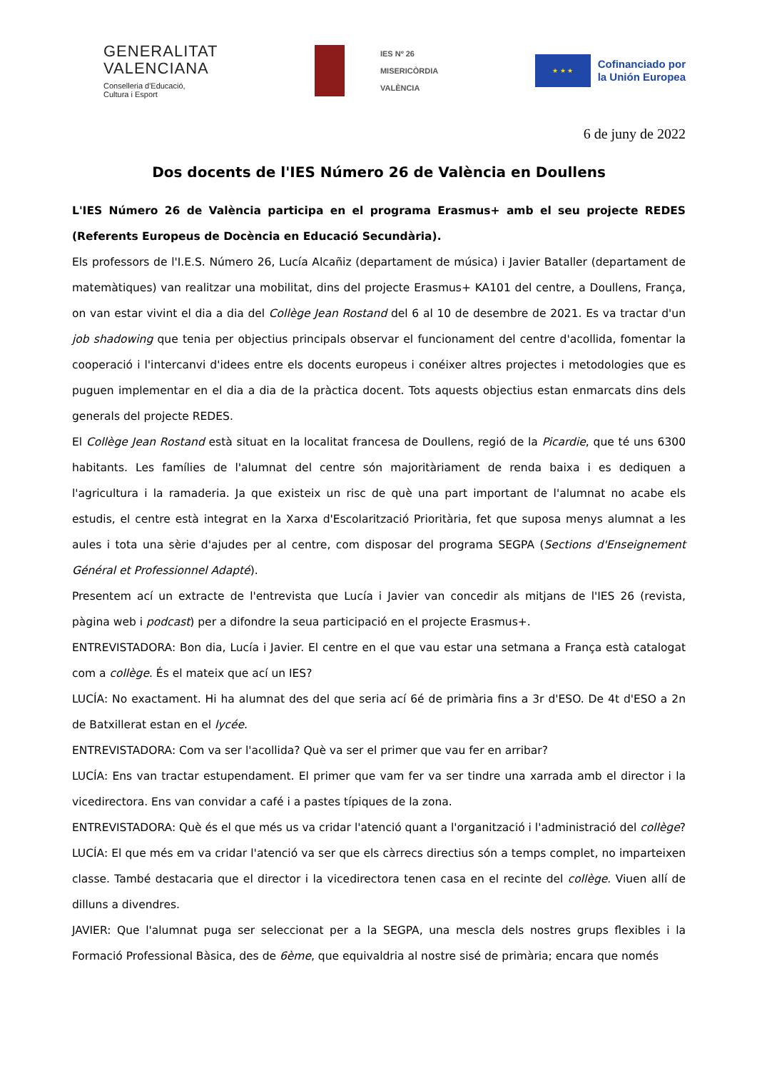GENERALITAT
VALENCIANA
Conselleria d'Educació,
Cultura i Esport
IES Nº 26
MISERICÒRDIA
VALÈNCIA
★ ★ ★
Cofinanciado por
la Unión Europea
6 de juny de 2022
Dos docents de l'IES Número 26 de València en Doullens
L'IES Número 26 de València participa en el programa Erasmus+ amb el seu projecte REDES (Referents Europeus de Docència en Educació Secundària).
Els professors de l'I.E.S. Número 26, Lucía Alcañiz (departament de música) i Javier Bataller (departament de matemàtiques) van realitzar una mobilitat, dins del projecte Erasmus+ KA101 del centre, a Doullens, França, on van estar vivint el dia a dia del Collège Jean Rostand del 6 al 10 de desembre de 2021. Es va tractar d'un job shadowing que tenia per objectius principals observar el funcionament del centre d'acollida, fomentar la cooperació i l'intercanvi d'idees entre els docents europeus i conéixer altres projectes i metodologies que es puguen implementar en el dia a dia de la pràctica docent. Tots aquests objectius estan enmarcats dins dels generals del projecte REDES.
El Collège Jean Rostand està situat en la localitat francesa de Doullens, regió de la Picardie, que té uns 6300 habitants. Les famílies de l'alumnat del centre són majoritàriament de renda baixa i es dediquen a l'agricultura i la ramaderia. Ja que existeix un risc de què una part important de l'alumnat no acabe els estudis, el centre està integrat en la Xarxa d'Escolarització Prioritària, fet que suposa menys alumnat a les aules i tota una sèrie d'ajudes per al centre, com disposar del programa SEGPA (Sections d'Enseignement Général et Professionnel Adapté).
Presentem ací un extracte de l'entrevista que Lucía i Javier van concedir als mitjans de l'IES 26 (revista, pàgina web i podcast) per a difondre la seua participació en el projecte Erasmus+.
ENTREVISTADORA: Bon dia, Lucía i Javier. El centre en el que vau estar una setmana a França està catalogat com a collège. És el mateix que ací un IES?
LUCÍA: No exactament. Hi ha alumnat des del que seria ací 6é de primària fins a 3r d'ESO. De 4t d'ESO a 2n de Batxillerat estan en el lycée.
ENTREVISTADORA: Com va ser l'acollida? Què va ser el primer que vau fer en arribar?
LUCÍA: Ens van tractar estupendament. El primer que vam fer va ser tindre una xarrada amb el director i la vicedirectora. Ens van convidar a café i a pastes típiques de la zona.
ENTREVISTADORA: Què és el que més us va cridar l'atenció quant a l'organització i l'administració del collège?
LUCÍA: El que més em va cridar l'atenció va ser que els càrrecs directius són a temps complet, no imparteixen classe. També destacaria que el director i la vicedirectora tenen casa en el recinte del collège. Viuen allí de dilluns a divendres.
JAVIER: Que l'alumnat puga ser seleccionat per a la SEGPA, una mescla dels nostres grups flexibles i la Formació Professional Bàsica, des de 6ème, que equivaldria al nostre sisé de primària; encara que només